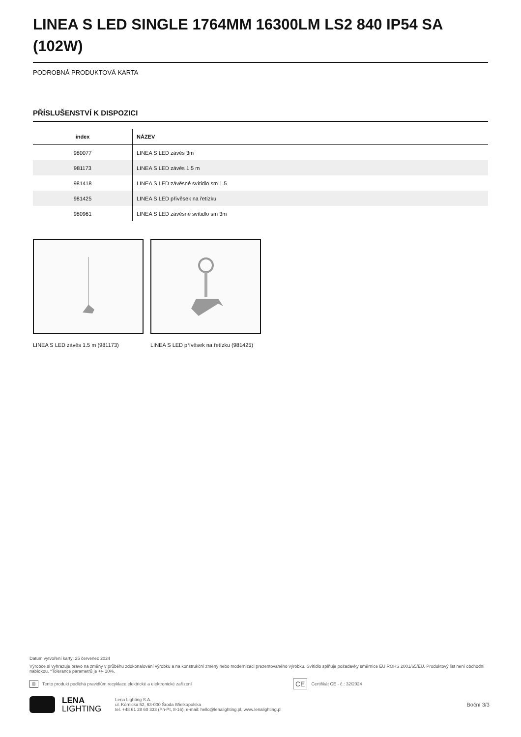LINEA S LED SINGLE 1764MM 16300LM LS2 840 IP54 SA (102W)
PODROBNÁ PRODUKTOVÁ KARTA
PŘÍSLUŠENSTVÍ K DISPOZICI
| index | NÁZEV |
| --- | --- |
| 980077 | LINEA S LED závěs 3m |
| 981173 | LINEA S LED závěs 1.5 m |
| 981418 | LINEA S LED závěsné svítidlo sm 1.5 |
| 981425 | LINEA S LED přívěsek na řetízku |
| 980961 | LINEA S LED závěsné svítidlo sm 3m |
LINEA S LED závěs 1.5 m (981173) LINEA S LED přívěsek na řetízku (981425)
Datum vytvoření karty: 25 červenec 2024
Výrobce si vyhrazuje právo na změny v průběhu zdokonalování výrobku a na konstrukční změny nebo modernizaci prezentovaného výrobku. Svítidlo splňuje požadavky směrnice EU ROHS 2001/65/EU. Produktový list není obchodní nabídkou. *Tolerance parametrů je +/- 10%.
⊠ Tento produkt podléhá pravidlům recyklace elektrické a elektronické zařízení CE Certifikát CE - č.: 32/2024
LENA
LIGHTING
Lena Lighting S.A.
ul. Kórnicka 52, 63-000 Środa Wielkopolska
tel. +48 61 28 60 333 (Pn-Pt, 8-16), e-mail: hello@lenalighting.pl, www.lenalighting.pl
Boční 3/3